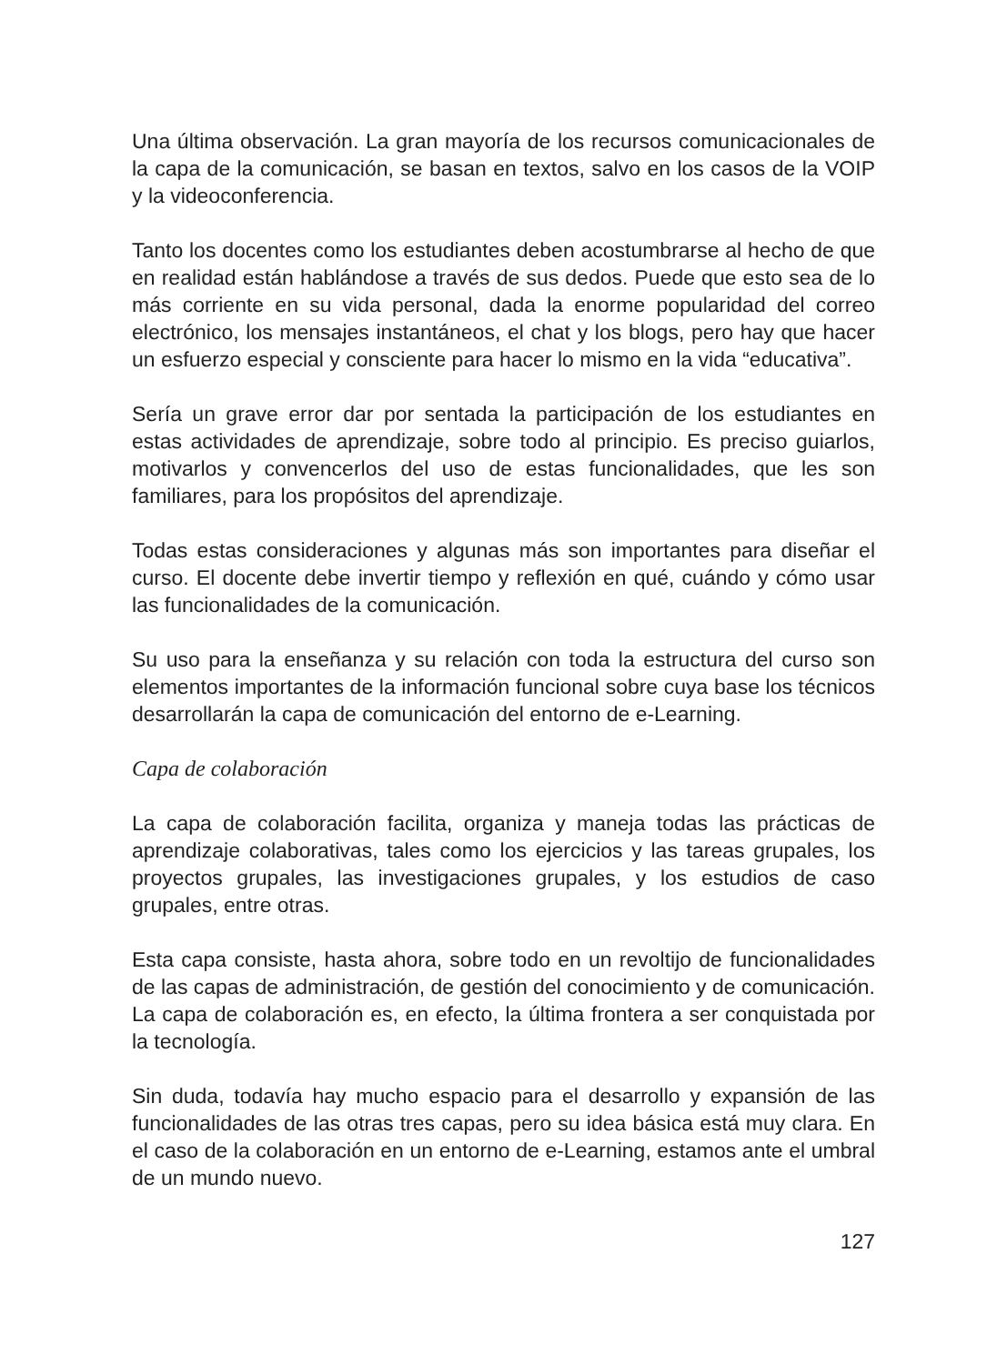Una última observación. La gran mayoría de los recursos comunicacionales de la capa de la comunicación, se basan en textos, salvo en los casos de la VOIP y la videoconferencia.
Tanto los docentes como los estudiantes deben acostumbrarse al hecho de que en realidad están hablándose a través de sus dedos. Puede que esto sea de lo más corriente en su vida personal, dada la enorme popularidad del correo electrónico, los mensajes instantáneos, el chat y los blogs, pero hay que hacer un esfuerzo especial y consciente para hacer lo mismo en la vida “educativa”.
Sería un grave error dar por sentada la participación de los estudiantes en estas actividades de aprendizaje, sobre todo al principio. Es preciso guiarlos, motivarlos y convencerlos del uso de estas funcionalidades, que les son familiares, para los propósitos del aprendizaje.
Todas estas consideraciones y algunas más son importantes para diseñar el curso. El docente debe invertir tiempo y reflexión en qué, cuándo y cómo usar las funcionalidades de la comunicación.
Su uso para la enseñanza y su relación con toda la estructura del curso son elementos importantes de la información funcional sobre cuya base los técnicos desarrollarán la capa de comunicación del entorno de e-Learning.
Capa de colaboración
La capa de colaboración facilita, organiza y maneja todas las prácticas de aprendizaje colaborativas, tales como los ejercicios y las tareas grupales, los proyectos grupales, las investigaciones grupales, y los estudios de caso grupales, entre otras.
Esta capa consiste, hasta ahora, sobre todo en un revoltijo de funcionalidades de las capas de administración, de gestión del conocimiento y de comunicación. La capa de colaboración es, en efecto, la última frontera a ser conquistada por la tecnología.
Sin duda, todavía hay mucho espacio para el desarrollo y expansión de las funcionalidades de las otras tres capas, pero su idea básica está muy clara. En el caso de la colaboración en un entorno de e-Learning, estamos ante el umbral de un mundo nuevo.
127